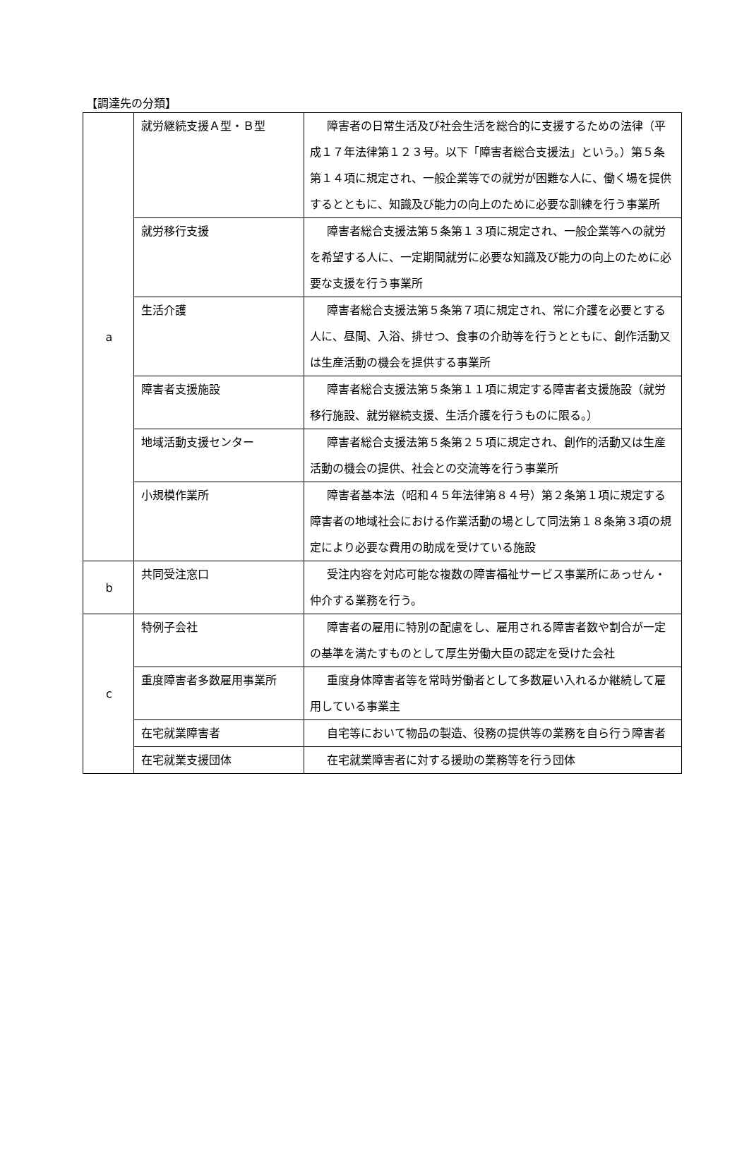【調達先の分類】
| a | 就労継続支援Ａ型・Ｂ型 | 障害者の日常生活及び社会生活を総合的に支援するための法律（平成１７年法律第１２３号。以下「障害者総合支援法」という。）第５条第１４項に規定され、一般企業等での就労が困難な人に、働く場を提供するとともに、知識及び能力の向上のために必要な訓練を行う事業所 |
| | 就労移行支援 | 障害者総合支援法第５条第１３項に規定され、一般企業等への就労を希望する人に、一定期間就労に必要な知識及び能力の向上のために必要な支援を行う事業所 |
| | 生活介護 | 障害者総合支援法第５条第７項に規定され、常に介護を必要とする人に、昼間、入浴、排せつ、食事の介助等を行うとともに、創作活動又は生産活動の機会を提供する事業所 |
| | 障害者支援施設 | 障害者総合支援法第５条第１１項に規定する障害者支援施設（就労移行施設、就労継続支援、生活介護を行うものに限る。） |
| | 地域活動支援センター | 障害者総合支援法第５条第２５項に規定され、創作的活動又は生産活動の機会の提供、社会との交流等を行う事業所 |
| | 小規模作業所 | 障害者基本法（昭和４５年法律第８４号）第２条第１項に規定する障害者の地域社会における作業活動の場として同法第１８条第３項の規定により必要な費用の助成を受けている施設 |
| b | 共同受注窓口 | 受注内容を対応可能な複数の障害福祉サービス事業所にあっせん・仲介する業務を行う。 |
| c | 特例子会社 | 障害者の雇用に特別の配慮をし、雇用される障害者数や割合が一定の基準を満たすものとして厚生労働大臣の認定を受けた会社 |
| | 重度障害者多数雇用事業所 | 重度身体障害者等を常時労働者として多数雇い入れるか継続して雇用している事業主 |
| | 在宅就業障害者 | 自宅等において物品の製造、役務の提供等の業務を自ら行う障害者 |
| | 在宅就業支援団体 | 在宅就業障害者に対する援助の業務等を行う団体 |